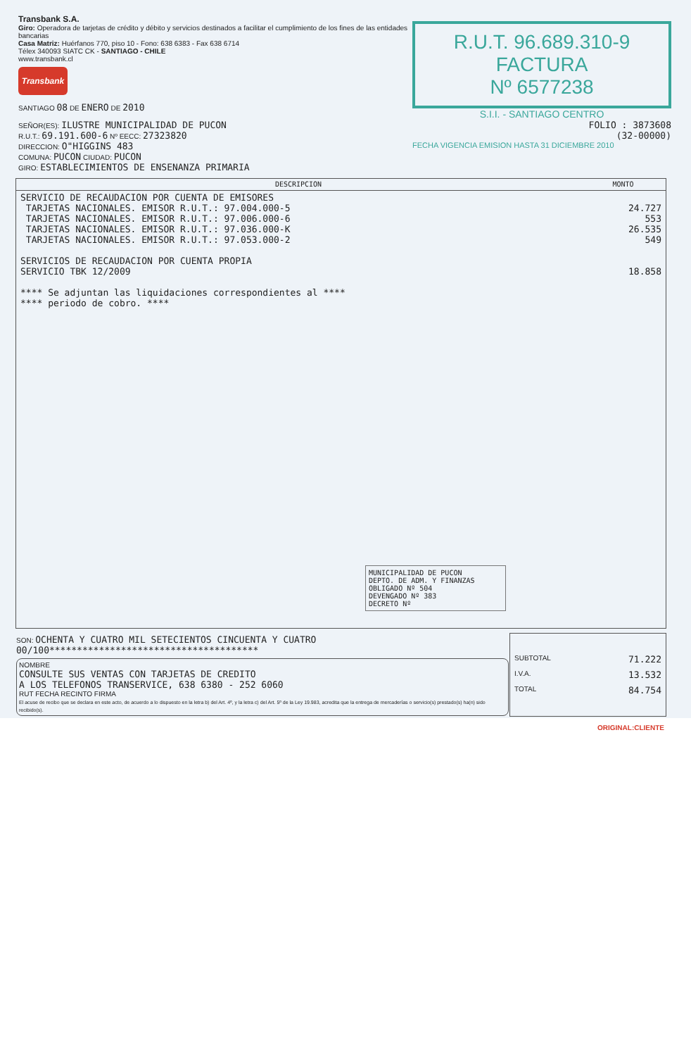Transbank S.A.
Giro: Operadora de tarjetas de crédito y débito y servicios destinados a facilitar el cumplimiento de los fines de las entidades bancarias
Casa Matriz: Huérfanos 770, piso 10 - Fono: 638 6383 - Fax 638 6714
Télex 340093 SIATC CK - SANTIAGO - CHILE
www.transbank.cl
Transbank
SANTIAGO 08 DE ENERO DE 2010
SEÑOR(ES): ILUSTRE MUNICIPALIDAD DE PUCON
R.U.T.: 69.191.600-6 Nº EECC: 27323820
DIRECCION: O"HIGGINS 483
COMUNA: PUCON CIUDAD: PUCON
GIRO: ESTABLECIMIENTOS DE ENSENANZA PRIMARIA
R.U.T. 96.689.310-9
FACTURA
Nº 6577238
S.I.I. - SANTIAGO CENTRO
FOLIO : 3873608
(32-00000)
FECHA VIGENCIA EMISION HASTA 31 DICIEMBRE 2010
| DESCRIPCION | MONTO |
| --- | --- |
| SERVICIO DE RECAUDACION POR CUENTA DE EMISORES TARJETAS NACIONALES. EMISOR R.U.T.: 97.004.000-5 TARJETAS NACIONALES. EMISOR R.U.T.: 97.006.000-6 TARJETAS NACIONALES. EMISOR R.U.T.: 97.036.000-K TARJETAS NACIONALES. EMISOR R.U.T.: 97.053.000-2 SERVICIOS DE RECAUDACION POR CUENTA PROPIA SERVICIO TBK 12/2009 **** Se adjuntan las liquidaciones correspondientes al **** **** periodo de cobro. **** MUNICIPALIDAD DE PUCON DEPTO. DE ADM. Y FINANZAS OBLIGADO Nº 504 DEVENGADO Nº 383 DECRETO Nº | 24.727 553 26.535 549 18.858 |
| SON: OCHENTA Y CUATRO MIL SETECIENTOS CINCUENTA Y CUATRO 00/100************************************** NOMBRE CONSULTE SUS VENTAS CON TARJETAS DE CREDITO A LOS TELEFONOS TRANSERVICE, 638 6380 - 252 6060 RUT FECHA RECINTO FIRMA El acuse de recibo que se declara en este acto, de acuerdo a lo dispuesto en la letra b) del Art. 4º, y la letra c) del Art. 5º de la Ley 19.983, acredita que la entrega de mercaderías o servicio(s) prestado(s) ha(n) sido recibido(s). | SUBTOTAL 71.222 I.V.A. 13.532 TOTAL 84.754 |
ORIGINAL:CLIENTE